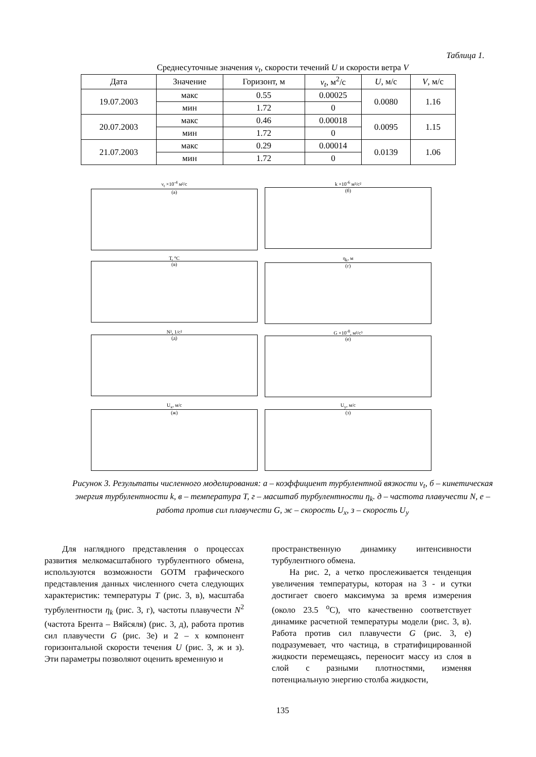Таблица 1.
Среднесуточные значения ν<sub>t</sub>, скорости течений U и скорости ветра V
| Дата | Значение | Горизонт, м | ν<sub>t</sub> , м<sup>2</sup>/с | U , м/с | V , м/с |
| --- | --- | --- | --- | --- | --- |
| 19.07.2003 | макс | 0.55 | 0.00025 | 0.0080 | 1.16 |
| | мин | 1.72 | 0 | | |
| 20.07.2003 | макс | 0.46 | 0.00018 | 0.0095 | 1.15 |
| | мин | 1.72 | 0 | | |
| 21.07.2003 | макс | 0.29 | 0.00014 | 0.0139 | 1.06 |
| | мин | 1.72 | 0 | | |
ν<sub>t</sub> ×10<sup>-4</sup> м²/с
(а)
k ×10<sup>-6</sup> м²/с²
(б)
T, °C
(в)
η<sub>k</sub>, м
(г)
N², 1/с²
(д)
G ×10<sup>-8</sup>, м²/с³
(е)
U<sub>x</sub>, м/с
(ж)
U<sub>y</sub>, м/с
(з)
Рисунок 3. Результаты численного моделирования: а – коэффициент турбулентной вязкости ν<sub>t</sub>, б – кинетическая энергия турбулентности k, в – температура T, г – масштаб турбулентности η<sub>k</sub>. д – частота плавучести N, е – работа против сил плавучести G, ж – скорость U<sub>x</sub>, з – скорость U<sub>y</sub>
Для наглядного представления о процессах развития мелкомасштабного турбулентного обмена, используются возможности GOTM графического представления данных численного счета следующих характеристик: температуры T (рис. 3, в), масштаба турбулентности η<sub>k</sub> (рис. 3, г), частоты плавучести N<sup>2</sup> (частота Брента – Вяйсяля) (рис. 3, д), работа против сил плавучести G (рис. 3е) и 2 – х компонент горизонтальной скорости течения U (рис. 3, ж и з). Эти параметры позволяют оценить временную и
пространственную динамику интенсивности турбулентного обмена.
На рис. 2, а четко прослеживается тенденция увеличения температуры, которая на 3 - и сутки достигает своего максимума за время измерения (около 23.5 <sup>o</sup>C), что качественно соответствует динамике расчетной температуры модели (рис. 3, в). Работа против сил плавучести G (рис. 3, е) подразумевает, что частица, в стратифицированной жидкости перемещаясь, переносит массу из слоя в слой с разными плотностями, изменяя потенциальную энергию столба жидкости,
135